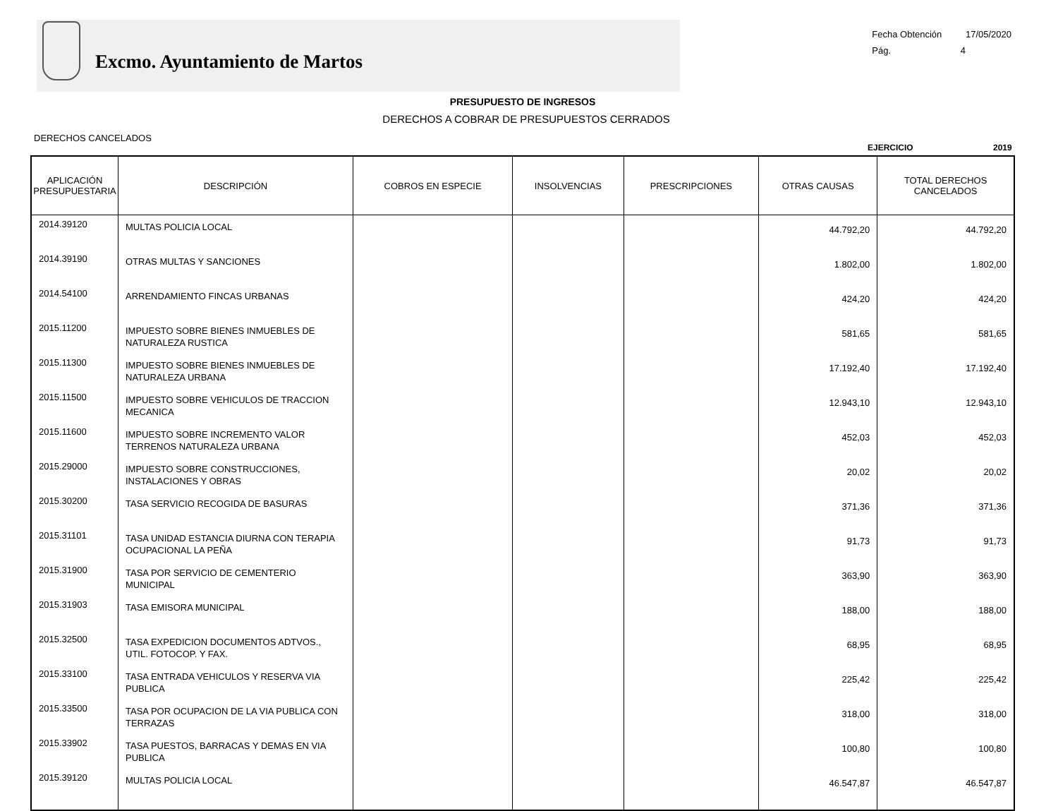Excmo. Ayuntamiento de Martos
Fecha Obtención 17/05/2020
Pág. 4
PRESUPUESTO DE INGRESOS
DERECHOS A COBRAR DE PRESUPUESTOS CERRADOS
DERECHOS CANCELADOS
EJERCICIO 2019
| APLICACIÓN PRESUPUESTARIA | DESCRIPCIÓN | COBROS EN ESPECIE | INSOLVENCIAS | PRESCRIPCIONES | OTRAS CAUSAS | TOTAL DERECHOS CANCELADOS |
| --- | --- | --- | --- | --- | --- | --- |
| 2014.39120 | MULTAS POLICIA LOCAL | | | | 44.792,20 | 44.792,20 |
| 2014.39190 | OTRAS MULTAS Y SANCIONES | | | | 1.802,00 | 1.802,00 |
| 2014.54100 | ARRENDAMIENTO FINCAS URBANAS | | | | 424,20 | 424,20 |
| 2015.11200 | IMPUESTO SOBRE BIENES INMUEBLES DE NATURALEZA RUSTICA | | | | 581,65 | 581,65 |
| 2015.11300 | IMPUESTO SOBRE BIENES INMUEBLES DE NATURALEZA URBANA | | | | 17.192,40 | 17.192,40 |
| 2015.11500 | IMPUESTO SOBRE VEHICULOS DE TRACCION MECANICA | | | | 12.943,10 | 12.943,10 |
| 2015.11600 | IMPUESTO SOBRE INCREMENTO VALOR TERRENOS NATURALEZA URBANA | | | | 452,03 | 452,03 |
| 2015.29000 | IMPUESTO SOBRE CONSTRUCCIONES, INSTALACIONES Y OBRAS | | | | 20,02 | 20,02 |
| 2015.30200 | TASA SERVICIO RECOGIDA DE BASURAS | | | | 371,36 | 371,36 |
| 2015.31101 | TASA UNIDAD ESTANCIA DIURNA CON TERAPIA OCUPACIONAL LA PEÑA | | | | 91,73 | 91,73 |
| 2015.31900 | TASA POR SERVICIO DE CEMENTERIO MUNICIPAL | | | | 363,90 | 363,90 |
| 2015.31903 | TASA EMISORA MUNICIPAL | | | | 188,00 | 188,00 |
| 2015.32500 | TASA EXPEDICION DOCUMENTOS ADTVOS., UTIL. FOTOCOP. Y FAX. | | | | 68,95 | 68,95 |
| 2015.33100 | TASA ENTRADA VEHICULOS Y RESERVA VIA PUBLICA | | | | 225,42 | 225,42 |
| 2015.33500 | TASA POR OCUPACION DE LA VIA PUBLICA CON TERRAZAS | | | | 318,00 | 318,00 |
| 2015.33902 | TASA PUESTOS, BARRACAS Y DEMAS EN VIA PUBLICA | | | | 100,80 | 100,80 |
| 2015.39120 | MULTAS POLICIA LOCAL | | | | 46.547,87 | 46.547,87 |